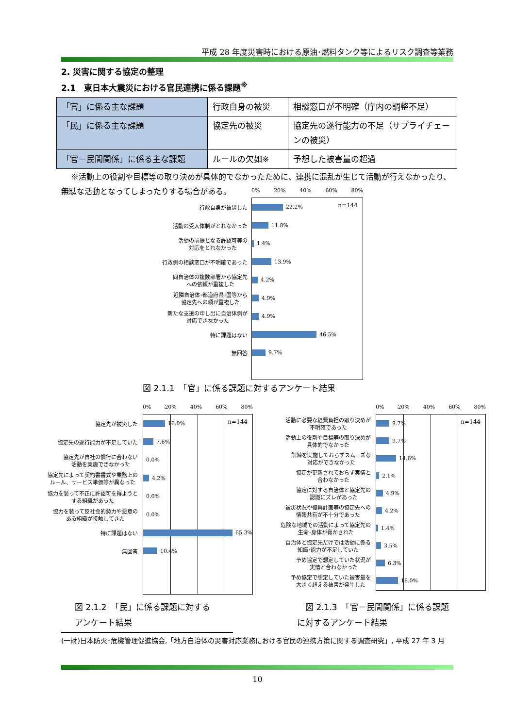平成 28 年度災害時における原油･燃料タンク等によるリスク調査等業務
2. 災害に関する協定の整理
2.1　東日本大震災における官民連携に係る課題<sup>※</sup>
| 「官」に係る主な課題 | 行政自身の被災 | 相談窓口が不明確（庁内の調整不足） |
| 「民」に係る主な課題 | 協定先の被災 | 協定先の遂行能力の不足（サプライチェーンの被災） |
| 「官－民間関係」に係る主な課題 | ルールの欠如※ | 予想した被害量の超過 |
※活動上の役割や目標等の取り決めが具体的でなかったために、連携に混乱が生じて活動が行えなかったり、無駄な活動となってしまったりする場合がある。
行政自身が被災した
活動の受入体制がとれなかった
活動の前提となる許認可等の
対応をとれなかった
行政側の相談窓口が不明確であった
同自治体の複数部署から協定先
への依頼が重複した
近隣自治体･都道府県･国等から
協定先への頼が重複した
新たな支援の申し出に自治体側が
対応できなかった
特に課題はない
無回答
0% 20% 40% 60% 80%
n=144
22.2%
11.8%
1.4%
13.9%
4.2%
4.9%
4.9%
46.5%
9.7%
図 2.1.1　「官」に係る課題に対するアンケート結果
協定先が被災した
協定先の遂行能力が不足していた
協定先が自社の慣行に合わない
活動を実施できなかった
協定先によって契約書書式や業務上の
ルール、サービス単価等が異なった
協力を装って不正に許認可を得ようと
する組織があった
協力を装って反社会的勢力や悪意の
ある組織が接触してきた
特に課題はない
無回答
0% 20% 40% 60% 80%
n=144
16.0%
7.6%
0.0%
4.2%
0.0%
0.0%
65.3%
10.4%
活動に必要な経費負担の取り決めが
不明確であった
活動上の役割や目標等の取り決めが
具体的でなかった
訓練を実施しておらずスムーズな
対応ができなかった
協定が更新されておらず実情と
合わなかった
協定に対する自治体と協定先の
認識にズレがあった
被災状況や復興計画等の協定先への
情報共有が不十分であった
危険な地域での活動によって協定先の
生命･身体が脅かされた
自治体と協定先だけでは活動に係る
知識･能力が不足していた
予め協定で想定していた状況が
実情と合わなかった
予め協定で想定していた被害量を
大きく超える被害が発生した
0% 20% 40% 60% 80%
n=144
9.7%
9.7%
14.6%
2.1%
4.9%
4.2%
1.4%
3.5%
6.3%
16.0%
図 2.1.2　「民」に係る課題に対する
アンケート結果
　図 2.1.3　「官－民間関係」に係る課題
に対するアンケート結果
(一財)日本防火･危機管理促進協会,「地方自治体の災害対応業務における官民の連携方策に関する調査研究」, 平成 27 年 3 月
10